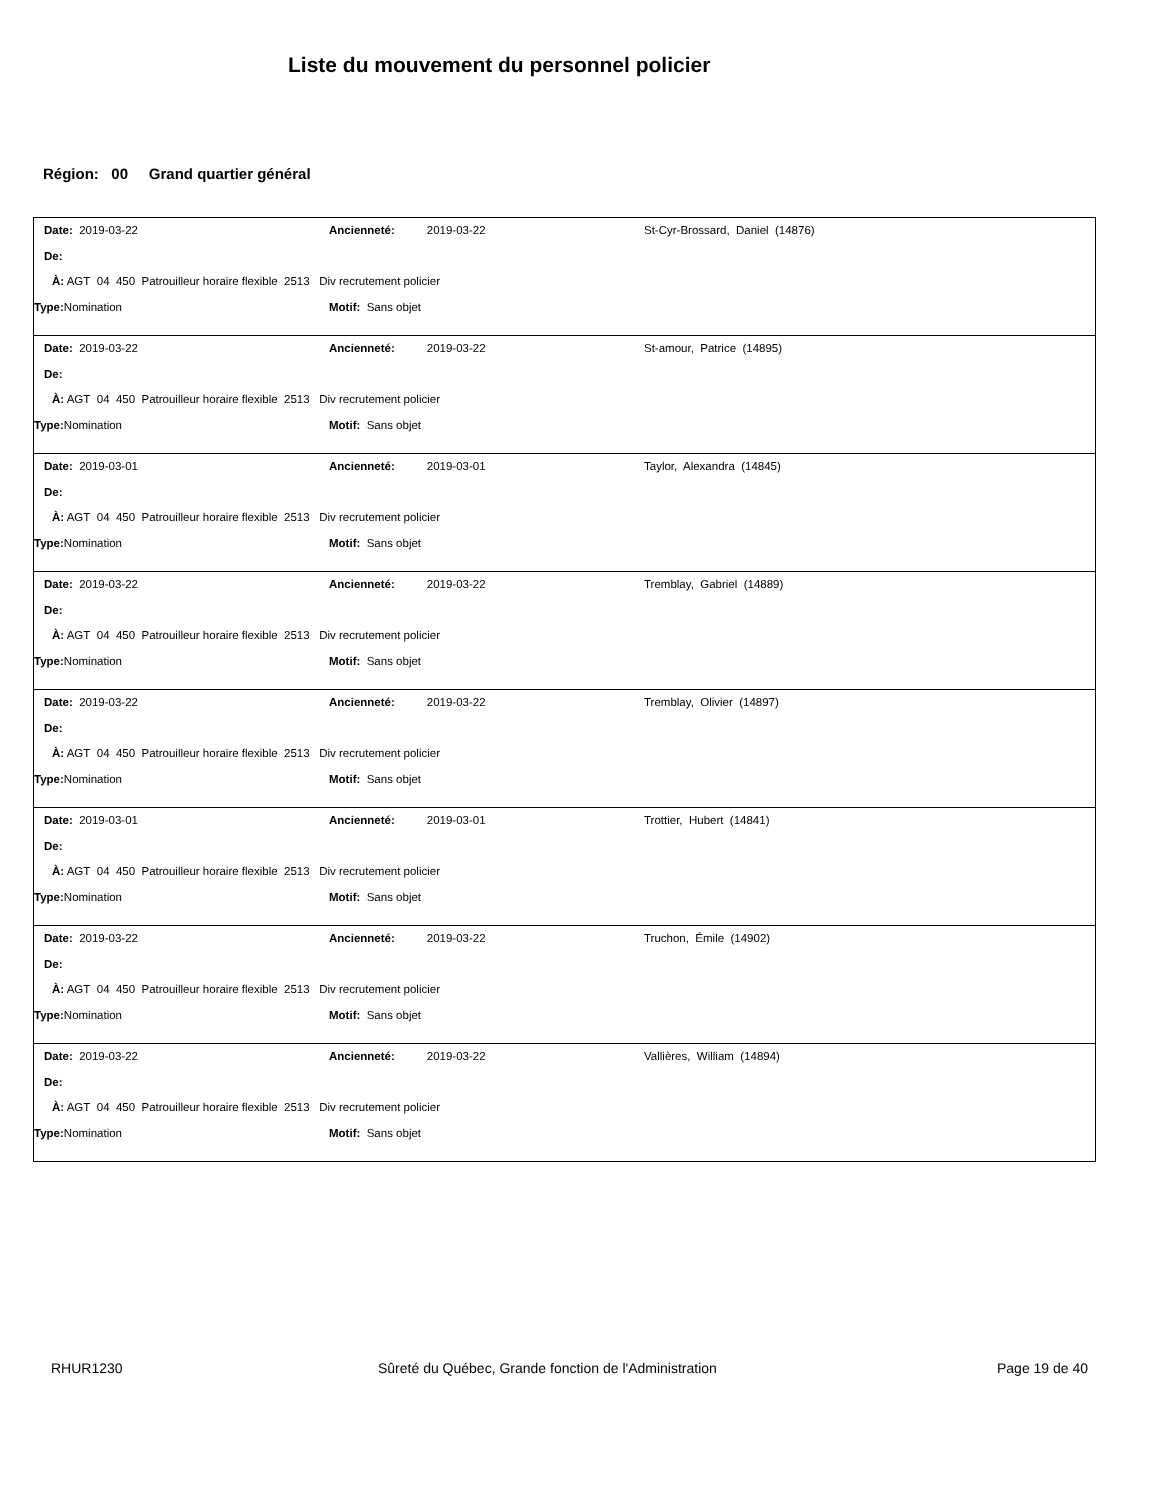Liste du mouvement du personnel policier
Région: 00 Grand quartier général
Date: 2019-03-22 Ancienneté: 2019-03-22 St-Cyr-Brossard, Daniel (14876)
De:
À: AGT 04 450 Patrouilleur horaire flexible 2513 Div recrutement policier
Type: Nomination Motif: Sans objet
Date: 2019-03-22 Ancienneté: 2019-03-22 St-amour, Patrice (14895)
De:
À: AGT 04 450 Patrouilleur horaire flexible 2513 Div recrutement policier
Type: Nomination Motif: Sans objet
Date: 2019-03-01 Ancienneté: 2019-03-01 Taylor, Alexandra (14845)
De:
À: AGT 04 450 Patrouilleur horaire flexible 2513 Div recrutement policier
Type: Nomination Motif: Sans objet
Date: 2019-03-22 Ancienneté: 2019-03-22 Tremblay, Gabriel (14889)
De:
À: AGT 04 450 Patrouilleur horaire flexible 2513 Div recrutement policier
Type: Nomination Motif: Sans objet
Date: 2019-03-22 Ancienneté: 2019-03-22 Tremblay, Olivier (14897)
De:
À: AGT 04 450 Patrouilleur horaire flexible 2513 Div recrutement policier
Type: Nomination Motif: Sans objet
Date: 2019-03-01 Ancienneté: 2019-03-01 Trottier, Hubert (14841)
De:
À: AGT 04 450 Patrouilleur horaire flexible 2513 Div recrutement policier
Type: Nomination Motif: Sans objet
Date: 2019-03-22 Ancienneté: 2019-03-22 Truchon, Émile (14902)
De:
À: AGT 04 450 Patrouilleur horaire flexible 2513 Div recrutement policier
Type: Nomination Motif: Sans objet
Date: 2019-03-22 Ancienneté: 2019-03-22 Vallières, William (14894)
De:
À: AGT 04 450 Patrouilleur horaire flexible 2513 Div recrutement policier
Type: Nomination Motif: Sans objet
RHUR1230 Sûreté du Québec, Grande fonction de l'Administration Page 19 de 40